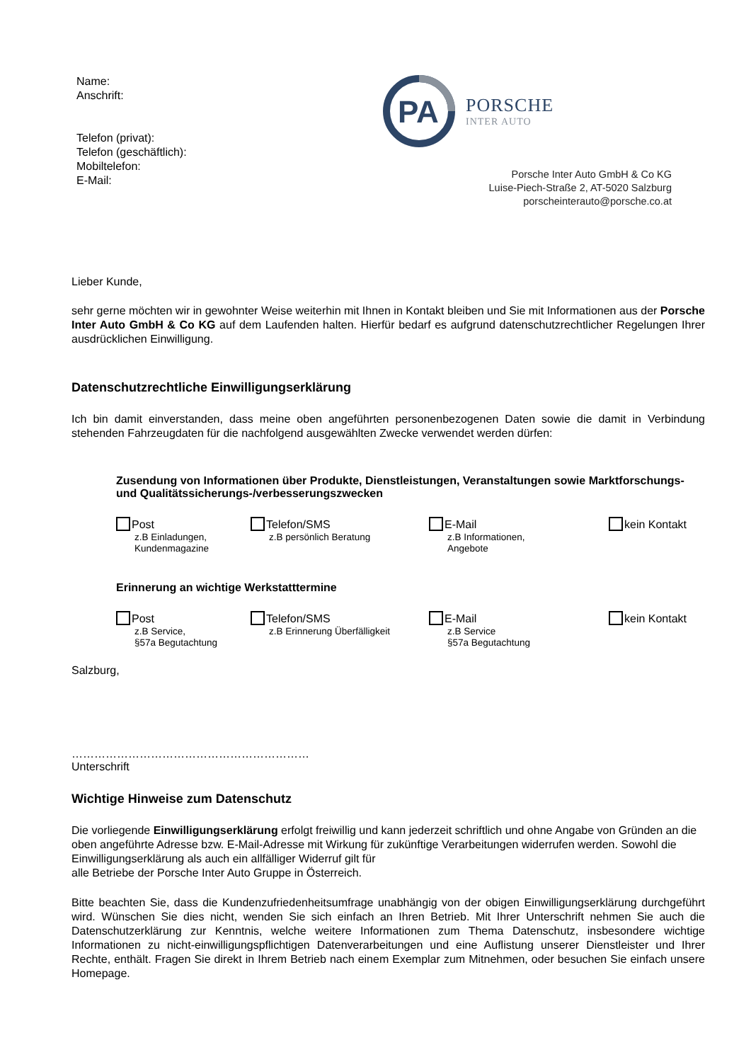Name:
Anschrift:
Telefon (privat):
Telefon (geschäftlich):
Mobiltelefon:
E-Mail:
PA
PORSCHE
INTER AUTO
Porsche Inter Auto GmbH & Co KG
Luise-Piech-Straße 2, AT-5020 Salzburg
porscheinterauto@porsche.co.at
Lieber Kunde,
sehr gerne möchten wir in gewohnter Weise weiterhin mit Ihnen in Kontakt bleiben und Sie mit Informationen aus der Porsche Inter Auto GmbH & Co KG auf dem Laufenden halten. Hierfür bedarf es aufgrund datenschutzrechtlicher Regelungen Ihrer ausdrücklichen Einwilligung.
Datenschutzrechtliche Einwilligungserklärung
Ich bin damit einverstanden, dass meine oben angeführten personenbezogenen Daten sowie die damit in Verbindung stehenden Fahrzeugdaten für die nachfolgend ausgewählten Zwecke verwendet werden dürfen:
Zusendung von Informationen über Produkte, Dienstleistungen, Veranstaltungen sowie Marktforschungs- und Qualitätssicherungs-/verbesserungszwecken
Post
z.B Einladungen,
Kundenmagazine
Telefon/SMS
z.B persönlich Beratung
E-Mail
z.B Informationen,
Angebote
kein Kontakt
Erinnerung an wichtige Werkstatttermine
Post
z.B Service,
§57a Begutachtung
Telefon/SMS
z.B Erinnerung Überfälligkeit
E-Mail
z.B Service
§57a Begutachtung
kein Kontakt
Salzburg,
………………………………………………………
Unterschrift
Wichtige Hinweise zum Datenschutz
Die vorliegende Einwilligungserklärung erfolgt freiwillig und kann jederzeit schriftlich und ohne Angabe von Gründen an die oben angeführte Adresse bzw. E-Mail-Adresse mit Wirkung für zukünftige Verarbeitungen widerrufen werden. Sowohl die Einwilligungserklärung als auch ein allfälliger Widerruf gilt für
alle Betriebe der Porsche Inter Auto Gruppe in Österreich.
Bitte beachten Sie, dass die Kundenzufriedenheitsumfrage unabhängig von der obigen Einwilligungserklärung durchgeführt wird. Wünschen Sie dies nicht, wenden Sie sich einfach an Ihren Betrieb. Mit Ihrer Unterschrift nehmen Sie auch die Datenschutzerklärung zur Kenntnis, welche weitere Informationen zum Thema Datenschutz, insbesondere wichtige Informationen zu nicht-einwilligungspflichtigen Datenverarbeitungen und eine Auflistung unserer Dienstleister und Ihrer Rechte, enthält. Fragen Sie direkt in Ihrem Betrieb nach einem Exemplar zum Mitnehmen, oder besuchen Sie einfach unsere Homepage.